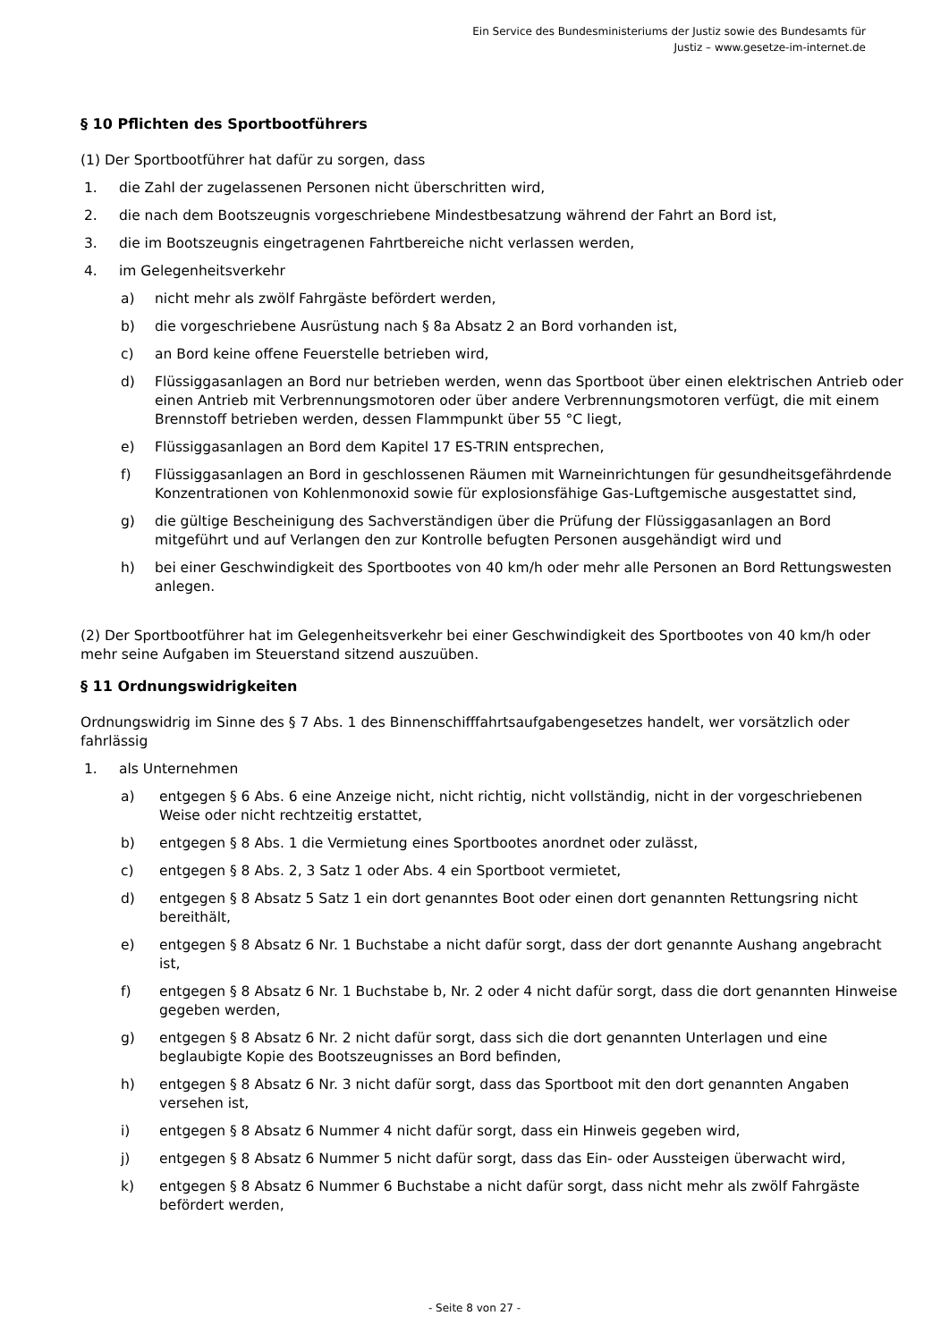Ein Service des Bundesministeriums der Justiz sowie des Bundesamts für
Justiz – www.gesetze-im-internet.de
§ 10 Pflichten des Sportbootführers
(1) Der Sportbootführer hat dafür zu sorgen, dass
1. die Zahl der zugelassenen Personen nicht überschritten wird,
2. die nach dem Bootszeugnis vorgeschriebene Mindestbesatzung während der Fahrt an Bord ist,
3. die im Bootszeugnis eingetragenen Fahrtbereiche nicht verlassen werden,
4. im Gelegenheitsverkehr
a) nicht mehr als zwölf Fahrgäste befördert werden,
b) die vorgeschriebene Ausrüstung nach § 8a Absatz 2 an Bord vorhanden ist,
c) an Bord keine offene Feuerstelle betrieben wird,
d) Flüssiggasanlagen an Bord nur betrieben werden, wenn das Sportboot über einen elektrischen Antrieb oder einen Antrieb mit Verbrennungsmotoren oder über andere Verbrennungsmotoren verfügt, die mit einem Brennstoff betrieben werden, dessen Flammpunkt über 55 °C liegt,
e) Flüssiggasanlagen an Bord dem Kapitel 17 ES-TRIN entsprechen,
f) Flüssiggasanlagen an Bord in geschlossenen Räumen mit Warneinrichtungen für gesundheitsgefährdende Konzentrationen von Kohlenmonoxid sowie für explosionsfähige Gas-Luftgemische ausgestattet sind,
g) die gültige Bescheinigung des Sachverständigen über die Prüfung der Flüssiggasanlagen an Bord mitgeführt und auf Verlangen den zur Kontrolle befugten Personen ausgehändigt wird und
h) bei einer Geschwindigkeit des Sportbootes von 40 km/h oder mehr alle Personen an Bord Rettungswesten anlegen.
(2) Der Sportbootführer hat im Gelegenheitsverkehr bei einer Geschwindigkeit des Sportbootes von 40 km/h oder mehr seine Aufgaben im Steuerstand sitzend auszuüben.
§ 11 Ordnungswidrigkeiten
Ordnungswidrig im Sinne des § 7 Abs. 1 des Binnenschifffahrtsaufgabengesetzes handelt, wer vorsätzlich oder fahrlässig
1. als Unternehmen
a) entgegen § 6 Abs. 6 eine Anzeige nicht, nicht richtig, nicht vollständig, nicht in der vorgeschriebenen Weise oder nicht rechtzeitig erstattet,
b) entgegen § 8 Abs. 1 die Vermietung eines Sportbootes anordnet oder zulässt,
c) entgegen § 8 Abs. 2, 3 Satz 1 oder Abs. 4 ein Sportboot vermietet,
d) entgegen § 8 Absatz 5 Satz 1 ein dort genanntes Boot oder einen dort genannten Rettungsring nicht bereithält,
e) entgegen § 8 Absatz 6 Nr. 1 Buchstabe a nicht dafür sorgt, dass der dort genannte Aushang angebracht ist,
f) entgegen § 8 Absatz 6 Nr. 1 Buchstabe b, Nr. 2 oder 4 nicht dafür sorgt, dass die dort genannten Hinweise gegeben werden,
g) entgegen § 8 Absatz 6 Nr. 2 nicht dafür sorgt, dass sich die dort genannten Unterlagen und eine beglaubigte Kopie des Bootszeugnisses an Bord befinden,
h) entgegen § 8 Absatz 6 Nr. 3 nicht dafür sorgt, dass das Sportboot mit den dort genannten Angaben versehen ist,
i) entgegen § 8 Absatz 6 Nummer 4 nicht dafür sorgt, dass ein Hinweis gegeben wird,
j) entgegen § 8 Absatz 6 Nummer 5 nicht dafür sorgt, dass das Ein- oder Aussteigen überwacht wird,
k) entgegen § 8 Absatz 6 Nummer 6 Buchstabe a nicht dafür sorgt, dass nicht mehr als zwölf Fahrgäste befördert werden,
- Seite 8 von 27 -